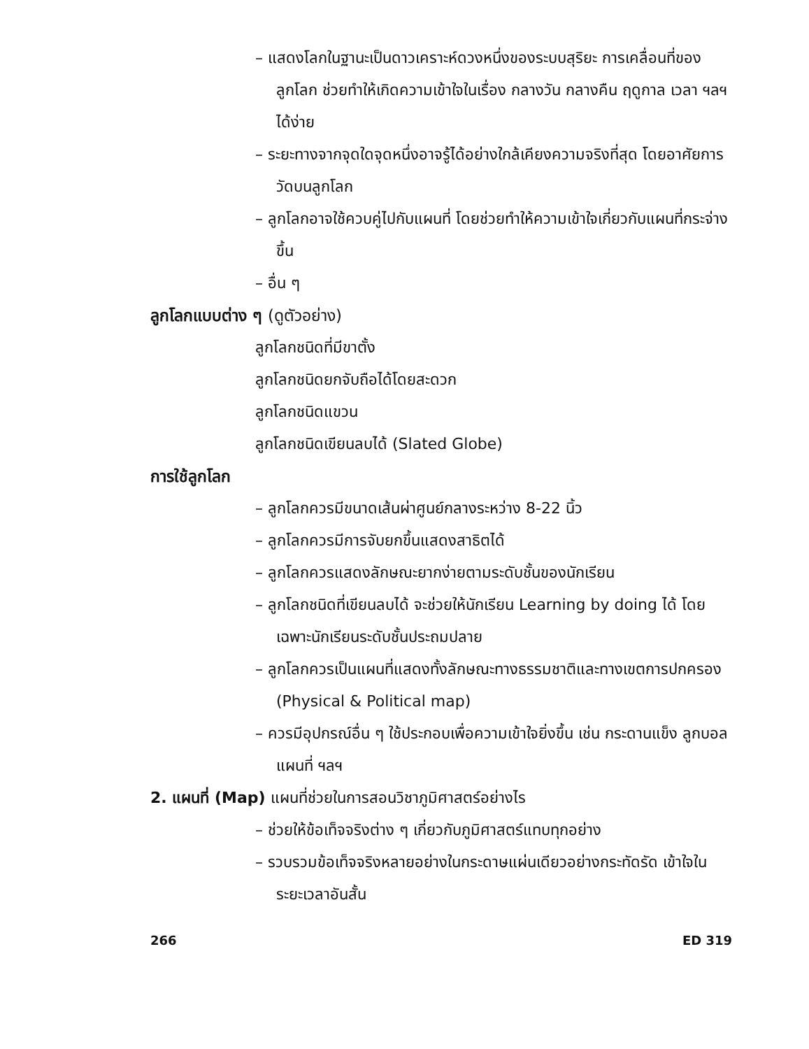– แสดงโลกในฐานะเป็นดาวเคราะห์ดวงหนึ่งของระบบสุริยะ การเคลื่อนที่ของลูกโลก ช่วยทำให้เกิดความเข้าใจในเรื่อง กลางวัน กลางคืน ฤดูกาล เวลา ฯลฯ ได้ง่าย
– ระยะทางจากจุดใดจุดหนึ่งอาจรู้ได้อย่างใกล้เคียงความจริงที่สุด โดยอาศัยการวัดบนลูกโลก
– ลูกโลกอาจใช้ควบคู่ไปกับแผนที่ โดยช่วยทำให้ความเข้าใจเกี่ยวกับแผนที่กระจ่างขึ้น
– อื่น ๆ
ลูกโลกแบบต่าง ๆ (ดูตัวอย่าง)
ลูกโลกชนิดที่มีขาตั้ง
ลูกโลกชนิดยกจับถือได้โดยสะดวก
ลูกโลกชนิดแขวน
ลูกโลกชนิดเขียนลบได้ (Slated Globe)
การใช้ลูกโลก
– ลูกโลกควรมีขนาดเส้นผ่าศูนย์กลางระหว่าง 8-22 นิ้ว
– ลูกโลกควรมีการจับยกขึ้นแสดงสาธิตได้
– ลูกโลกควรแสดงลักษณะยากง่ายตามระดับชั้นของนักเรียน
– ลูกโลกชนิดที่เขียนลบได้ จะช่วยให้นักเรียน Learning by doing ได้ โดยเฉพาะนักเรียนระดับชั้นประถมปลาย
– ลูกโลกควรเป็นแผนที่แสดงทั้งลักษณะทางธรรมชาติและทางเขตการปกครอง (Physical & Political map)
– ควรมีอุปกรณ์อื่น ๆ ใช้ประกอบเพื่อความเข้าใจยิ่งขึ้น เช่น กระดานแข็ง ลูกบอล แผนที่ ฯลฯ
2. แผนที่ (Map) แผนที่ช่วยในการสอนวิชาภูมิศาสตร์อย่างไร
– ช่วยให้ข้อเท็จจริงต่าง ๆ เกี่ยวกับภูมิศาสตร์แทบทุกอย่าง
– รวบรวมข้อเท็จจริงหลายอย่างในกระดาษแผ่นเดียวอย่างกระทัดรัด เข้าใจในระยะเวลาอันสั้น
266 ED 319